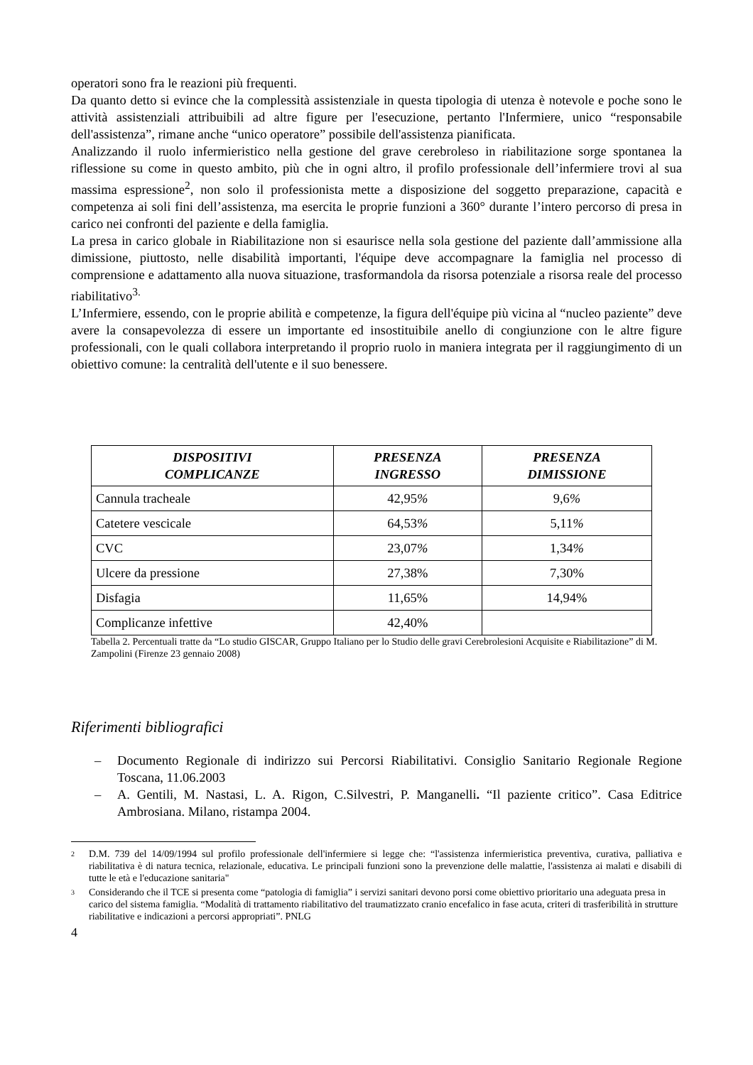operatori sono fra le reazioni più frequenti.
Da quanto detto si evince che la complessità assistenziale in questa tipologia di utenza è notevole e poche sono le attività assistenziali attribuibili ad altre figure per l'esecuzione, pertanto l'Infermiere, unico “responsabile dell'assistenza”, rimane anche “unico operatore” possibile dell'assistenza pianificata.
Analizzando il ruolo infermieristico nella gestione del grave cerebroleso in riabilitazione sorge spontanea la riflessione su come in questo ambito, più che in ogni altro, il profilo professionale dell’infermiere trovi al sua massima espressione<sup>2</sup>, non solo il professionista mette a disposizione del soggetto preparazione, capacità e competenza ai soli fini dell’assistenza, ma esercita le proprie funzioni a 360° durante l’intero percorso di presa in carico nei confronti del paziente e della famiglia.
La presa in carico globale in Riabilitazione non si esaurisce nella sola gestione del paziente dall’ammissione alla dimissione, piuttosto, nelle disabilità importanti, l'équipe deve accompagnare la famiglia nel processo di comprensione e adattamento alla nuova situazione, trasformandola da risorsa potenziale a risorsa reale del processo riabilitativo<sup>3.</sup>
L’Infermiere, essendo, con le proprie abilità e competenze, la figura dell'équipe più vicina al “nucleo paziente” deve avere la consapevolezza di essere un importante ed insostituibile anello di congiunzione con le altre figure professionali, con le quali collabora interpretando il proprio ruolo in maniera integrata per il raggiungimento di un obiettivo comune: la centralità dell'utente e il suo benessere.
| DISPOSITIVI COMPLICANZE | PRESENZA INGRESSO | PRESENZA DIMISSIONE |
| --- | --- | --- |
| Cannula tracheale | 42,95 % | 9,6 % |
| Catetere vescicale | 64,53 % | 5,11 % |
| CVC | 23,07 % | 1,34 % |
| Ulcere da pressione | 27,38% | 7,30% |
| Disfagia | 11,65% | 14,94% |
| Complicanze infettive | 42,40% | |
Tabella 2. Percentuali tratte da “Lo studio GISCAR, Gruppo Italiano per lo Studio delle gravi Cerebrolesioni Acquisite e Riabilitazione” di M. Zampolini (Firenze 23 gennaio 2008)
Riferimenti bibliografici
– Documento Regionale di indirizzo sui Percorsi Riabilitativi. Consiglio Sanitario Regionale Regione Toscana, 11.06.2003
– A. Gentili, M. Nastasi, L. A. Rigon, C.Silvestri, P. Manganelli. “Il paziente critico”. Casa Editrice Ambrosiana. Milano, ristampa 2004.
<sup>2</sup> D.M. 739 del 14/09/1994 sul profilo professionale dell'infermiere si legge che: “l'assistenza infermieristica preventiva, curativa, palliativa e riabilitativa è di natura tecnica, relazionale, educativa. Le principali funzioni sono la prevenzione delle malattie, l'assistenza ai malati e disabili di tutte le età e l'educazione sanitaria"
<sup>3</sup> Considerando che il TCE si presenta come “patologia di famiglia” i servizi sanitari devono porsi come obiettivo prioritario una adeguata presa in carico del sistema famiglia. “Modalità di trattamento riabilitativo del traumatizzato cranio encefalico in fase acuta, criteri di trasferibilità in strutture riabilitative e indicazioni a percorsi appropriati”. PNLG
4